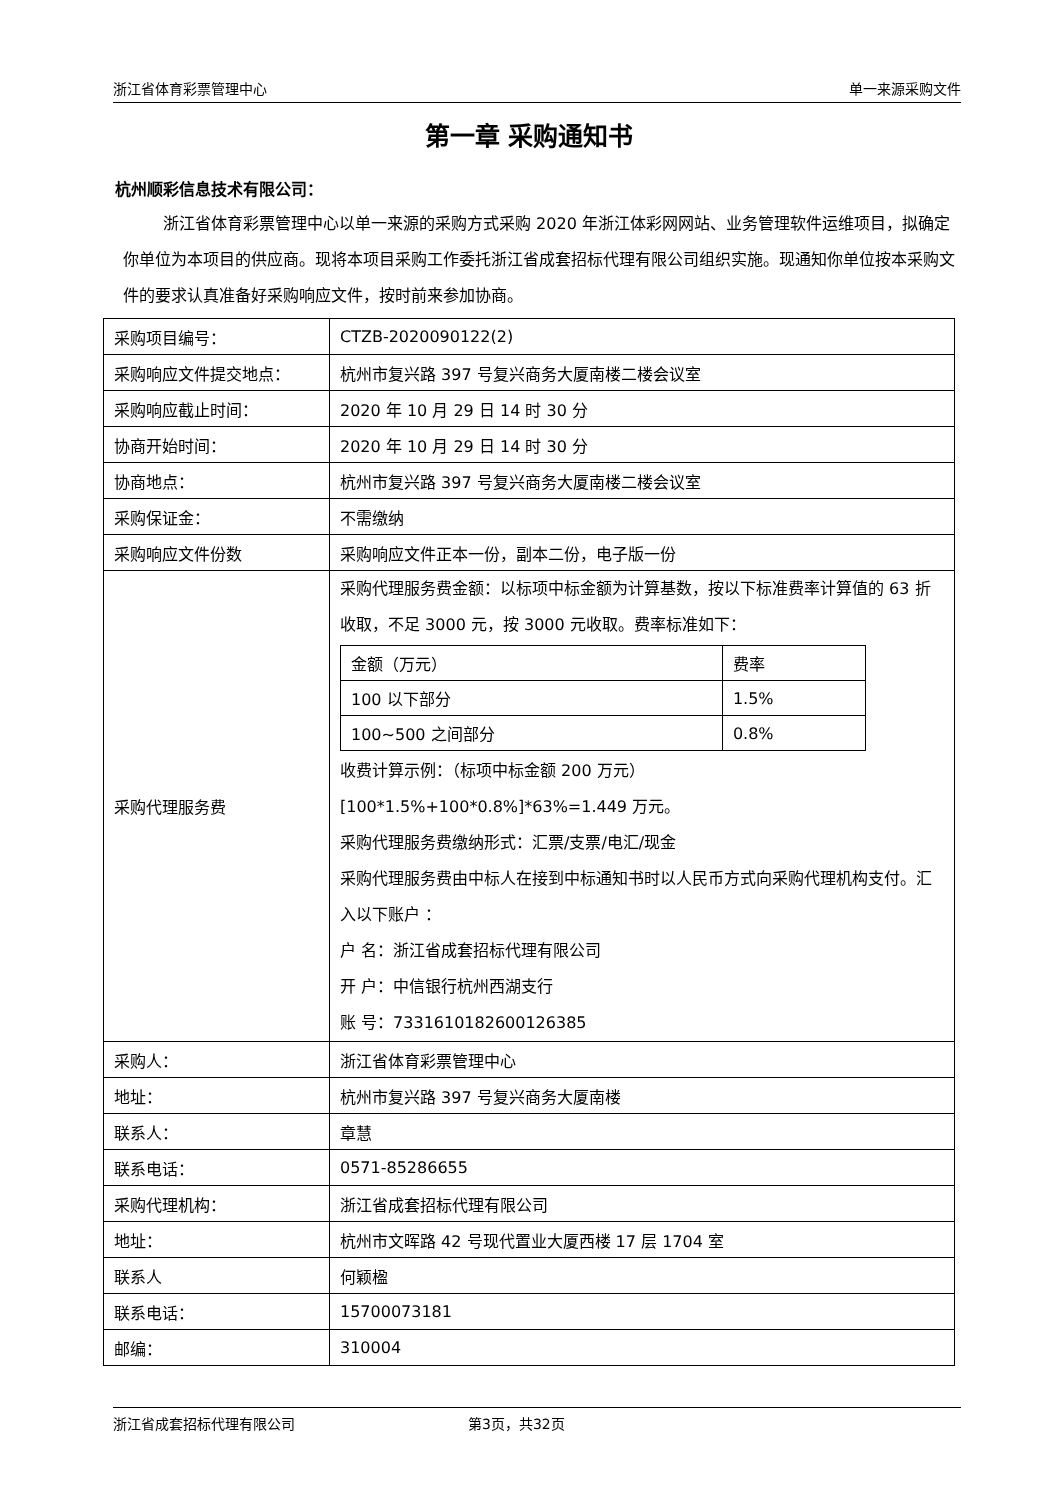浙江省体育彩票管理中心 单一来源采购文件
第一章 采购通知书
杭州顺彩信息技术有限公司：
浙江省体育彩票管理中心以单一来源的采购方式采购 2020 年浙江体彩网网站、业务管理软件运维项目，拟确定你单位为本项目的供应商。现将本项目采购工作委托浙江省成套招标代理有限公司组织实施。现通知你单位按本采购文件的要求认真准备好采购响应文件，按时前来参加协商。
| 采购项目编号： | CTZB-2020090122(2) |
| 采购响应文件提交地点： | 杭州市复兴路 397 号复兴商务大厦南楼二楼会议室 |
| 采购响应截止时间： | 2020 年 10 月 29 日 14 时 30 分 |
| 协商开始时间： | 2020 年 10 月 29 日 14 时 30 分 |
| 协商地点： | 杭州市复兴路 397 号复兴商务大厦南楼二楼会议室 |
| 采购保证金： | 不需缴纳 |
| 采购响应文件份数 | 采购响应文件正本一份，副本二份，电子版一份 |
| 采购代理服务费 | 采购代理服务费金额：以标项中标金额为计算基数，按以下标准费率计算值的 63 折收取，不足 3000 元，按 3000 元收取。费率标准如下： / 金额（万元） / 费率 / / 100 以下部分 / 1.5% / / 100~500 之间部分 / 0.8% / 收费计算示例：（标项中标金额 200 万元） [100*1.5%+100*0.8%]*63%=1.449 万元。 采购代理服务费缴纳形式：汇票/支票/电汇/现金 采购代理服务费由中标人在接到中标通知书时以人民币方式向采购代理机构支付。汇入以下账户 ： 户 名：浙江省成套招标代理有限公司 开 户：中信银行杭州西湖支行 账 号：7331610182600126385 |
| 采购人： | 浙江省体育彩票管理中心 |
| 地址： | 杭州市复兴路 397 号复兴商务大厦南楼 |
| 联系人： | 章慧 |
| 联系电话： | 0571-85286655 |
| 采购代理机构： | 浙江省成套招标代理有限公司 |
| 地址： | 杭州市文晖路 42 号现代置业大厦西楼 17 层 1704 室 |
| 联系人 | 何颖楹 |
| 联系电话： | 15700073181 |
| 邮编： | 310004 |
浙江省成套招标代理有限公司 第3页，共32页